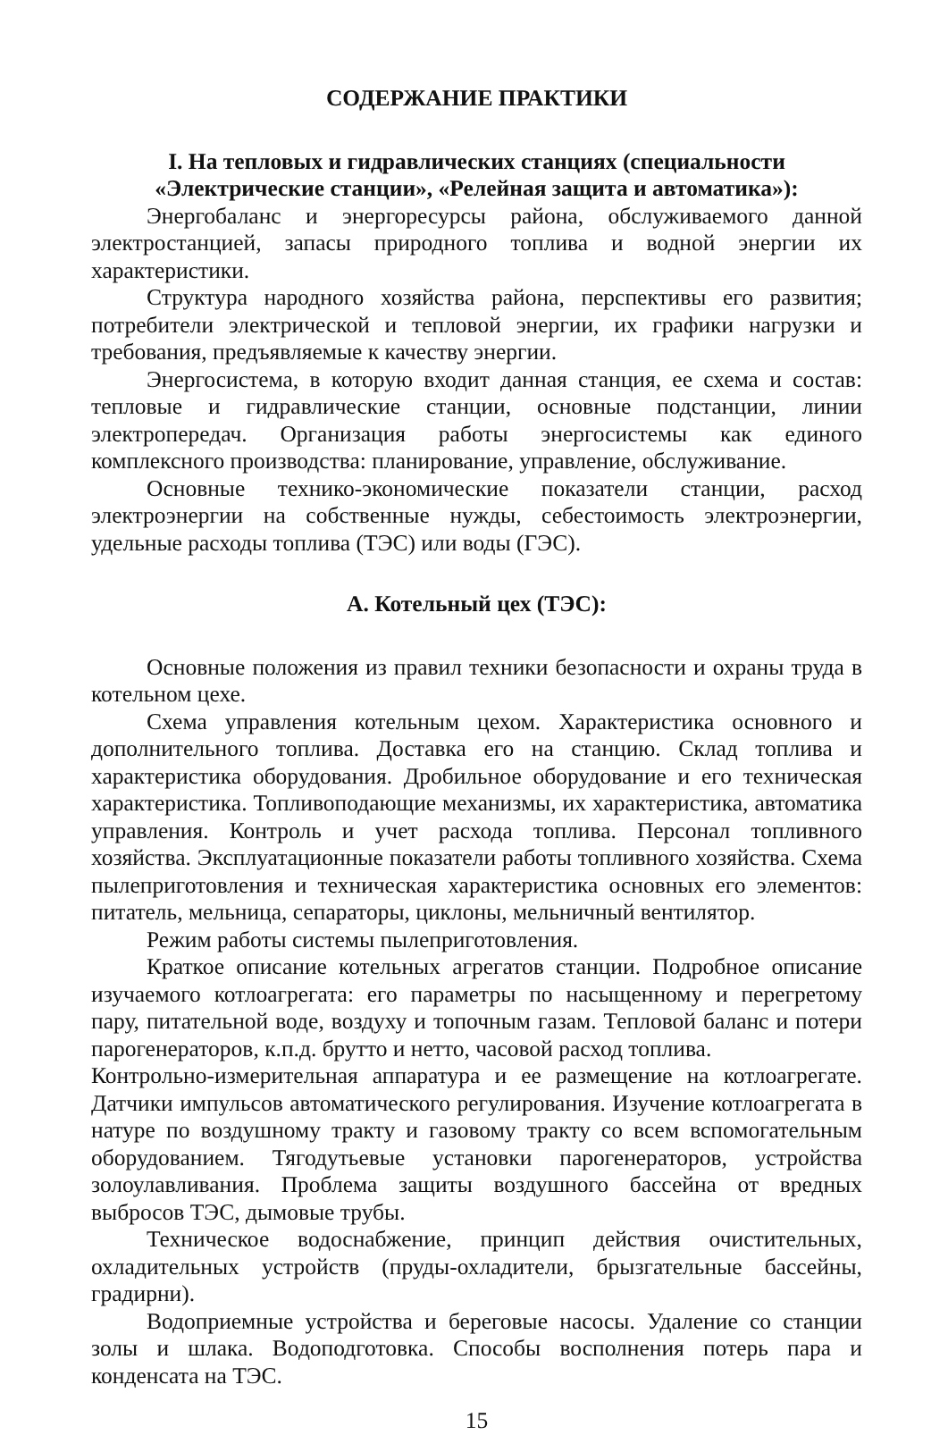СОДЕРЖАНИЕ ПРАКТИКИ
I. На тепловых и гидравлических станциях (специальности «Электрические станции», «Релейная защита и автоматика»):
Энергобаланс и энергоресурсы района, обслуживаемого данной электростанцией, запасы природного топлива и водной энергии их характеристики.
Структура народного хозяйства района, перспективы его развития; потребители электрической и тепловой энергии, их графики нагрузки и требования, предъявляемые к качеству энергии.
Энергосистема, в которую входит данная станция, ее схема и состав: тепловые и гидравлические станции, основные подстанции, линии электропередач. Организация работы энергосистемы как единого комплексного производства: планирование, управление, обслуживание.
Основные технико-экономические показатели станции, расход электроэнергии на собственные нужды, себестоимость электроэнергии, удельные расходы топлива (ТЭС) или воды (ГЭС).
А. Котельный цех (ТЭС):
Основные положения из правил техники безопасности и охраны труда в котельном цехе.
Схема управления котельным цехом. Характеристика основного и дополнительного топлива. Доставка его на станцию. Склад топлива и характеристика оборудования. Дробильное оборудование и его техническая характеристика. Топливоподающие механизмы, их характеристика, автоматика управления. Контроль и учет расхода топлива. Персонал топливного хозяйства. Эксплуатационные показатели работы топливного хозяйства. Схема пылеприготовления и техническая характеристика основных его элементов: питатель, мельница, сепараторы, циклоны, мельничный вентилятор.
Режим работы системы пылеприготовления.
Краткое описание котельных агрегатов станции. Подробное описание изучаемого котлоагрегата: его параметры по насыщенному и перегретому пару, питательной воде, воздуху и топочным газам. Тепловой баланс и потери парогенераторов, к.п.д. брутто и нетто, часовой расход топлива.
Контрольно-измерительная аппаратура и ее размещение на котлоагрегате. Датчики импульсов автоматического регулирования. Изучение котлоагрегата в натуре по воздушному тракту и газовому тракту со всем вспомогательным оборудованием. Тягодутьевые установки парогенераторов, устройства золоулавливания. Проблема защиты воздушного бассейна от вредных выбросов ТЭС, дымовые трубы.
Техническое водоснабжение, принцип действия очистительных, охладительных устройств (пруды-охладители, брызгательные бассейны, градирни).
Водоприемные устройства и береговые насосы. Удаление со станции золы и шлака. Водоподготовка. Способы восполнения потерь пара и конденсата на ТЭС.
15